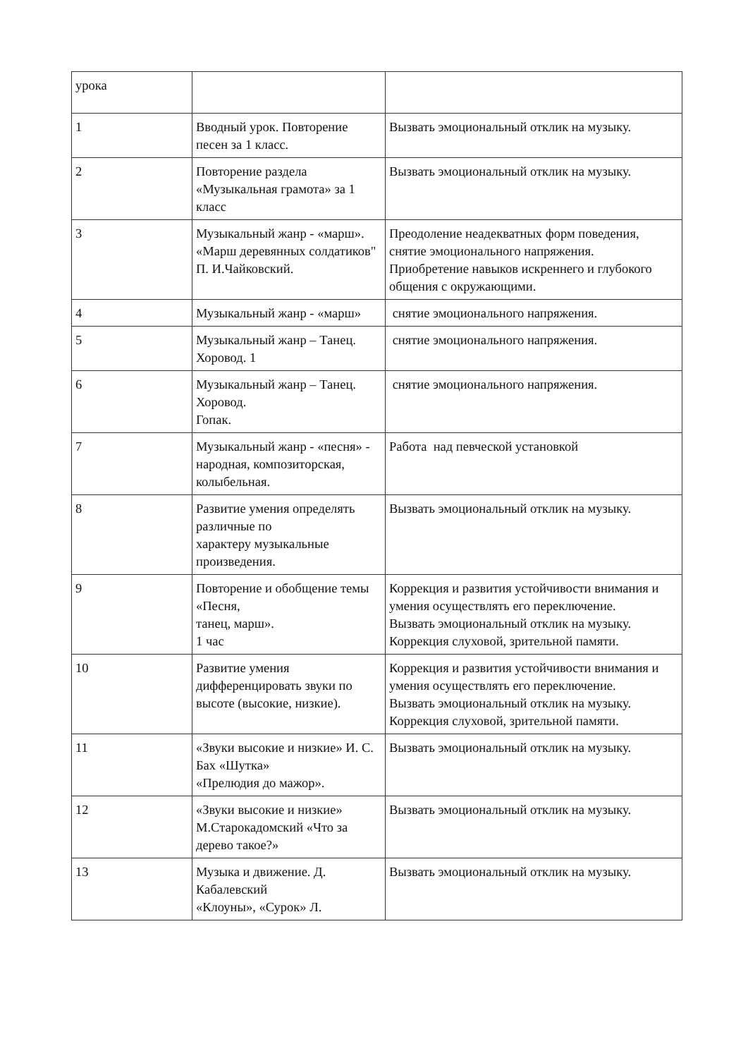| урока | | |
| 1 | Вводный урок. Повторение песен за 1 класс. | Вызвать эмоциональный отклик на музыку. |
| 2 | Повторение раздела «Музыкальная грамота» за 1 класс | Вызвать эмоциональный отклик на музыку. |
| 3 | Музыкальный жанр - «марш». «Марш деревянных солдатиков" П. И.Чайковский. | Преодоление неадекватных форм поведения, снятие эмоционального напряжения. Приобретение навыков искреннего и глубокого общения с окружающими. |
| 4 | Музыкальный жанр - «марш» | снятие эмоционального напряжения. |
| 5 | Музыкальный жанр – Танец. Хоровод. 1 | снятие эмоционального напряжения. |
| 6 | Музыкальный жанр – Танец. Хоровод. Гопак. | снятие эмоционального напряжения. |
| 7 | Музыкальный жанр - «песня» - народная, композиторская, колыбельная. | Работа над певческой установкой |
| 8 | Развитие умения определять различные по характеру музыкальные произведения. | Вызвать эмоциональный отклик на музыку. |
| 9 | Повторение и обобщение темы «Песня, танец, марш». 1 час | Коррекция и развития устойчивости внимания и умения осуществлять его переключение. Вызвать эмоциональный отклик на музыку. Коррекция слуховой, зрительной памяти. |
| 10 | Развитие умения дифференцировать звуки по высоте (высокие, низкие). | Коррекция и развития устойчивости внимания и умения осуществлять его переключение. Вызвать эмоциональный отклик на музыку. Коррекция слуховой, зрительной памяти. |
| 11 | «Звуки высокие и низкие» И. С. Бах «Шутка» «Прелюдия до мажор». | Вызвать эмоциональный отклик на музыку. |
| 12 | «Звуки высокие и низкие» М.Старокадомский «Что за дерево такое?» | Вызвать эмоциональный отклик на музыку. |
| 13 | Музыка и движение. Д. Кабалевский «Клоуны», «Сурок» Л. | Вызвать эмоциональный отклик на музыку. |